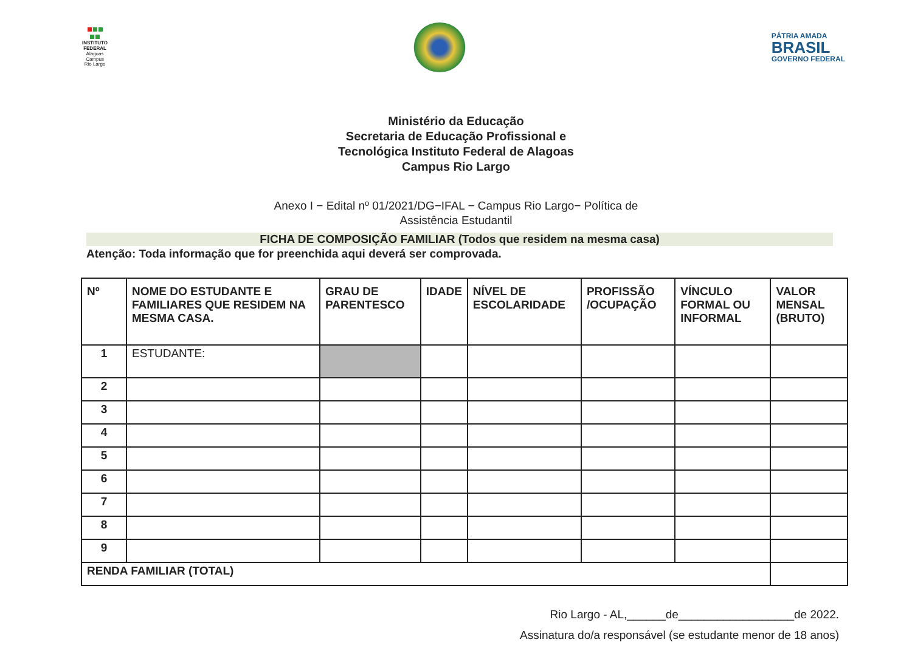INSTITUTO
FEDERAL
Alagoas
Campus
Rio Largo
PÁTRIA AMADA
BRASIL
GOVERNO FEDERAL
Ministério da Educação
Secretaria de Educação Profissional e
Tecnológica Instituto Federal de Alagoas
Campus Rio Largo
Anexo I − Edital nº 01/2021/DG−IFAL − Campus Rio Largo− Política de
Assistência Estudantil
FICHA DE COMPOSIÇÃO FAMILIAR (Todos que residem na mesma casa)
Atenção: Toda informação que for preenchida aqui deverá ser comprovada.
| Nº | NOME DO ESTUDANTE E FAMILIARES QUE RESIDEM NA MESMA CASA. | GRAU DE PARENTESCO | IDADE | NÍVEL DE ESCOLARIDADE | PROFISSÃO /OCUPAÇÃO | VÍNCULO FORMAL OU INFORMAL | VALOR MENSAL (BRUTO) |
| --- | --- | --- | --- | --- | --- | --- | --- |
| 1 | ESTUDANTE: | | | | | | |
| 2 | | | | | | | |
| 3 | | | | | | | |
| 4 | | | | | | | |
| 5 | | | | | | | |
| 6 | | | | | | | |
| 7 | | | | | | | |
| 8 | | | | | | | |
| 9 | | | | | | | |
| RENDA FAMILIAR (TOTAL) | | | | | | | |
Rio Largo - AL,______de__________________de 2022.
Assinatura do/a responsável (se estudante menor de 18 anos)